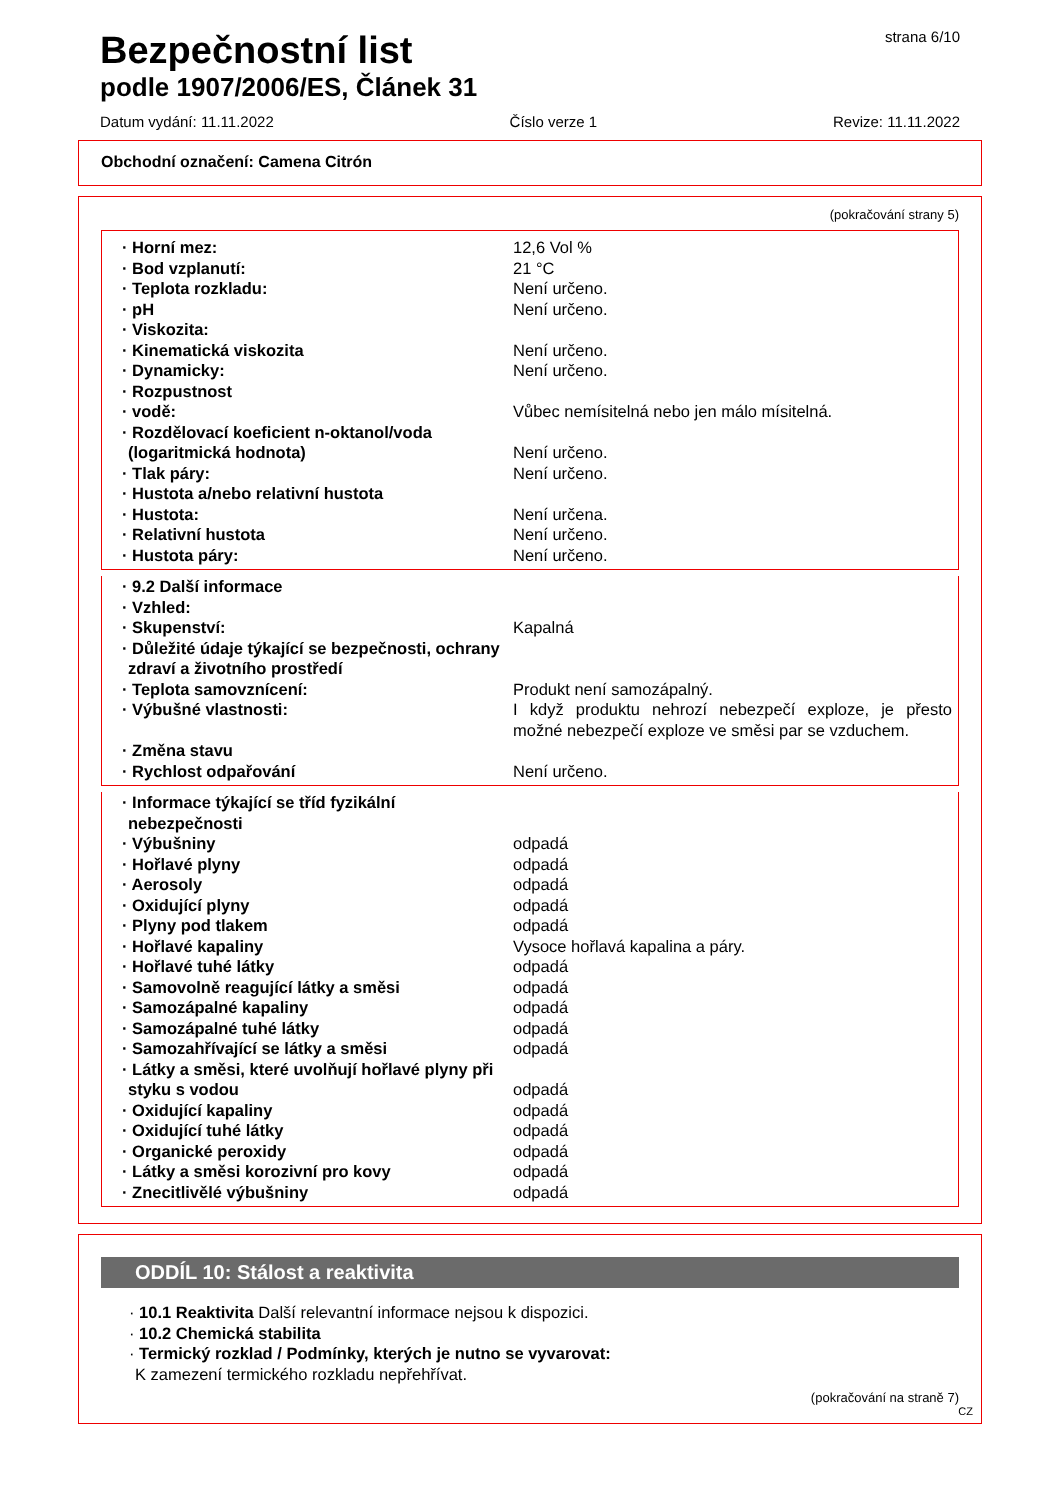Bezpečnostní list
strana 6/10
podle 1907/2006/ES, Článek 31
Datum vydání: 11.11.2022 Číslo verze 1 Revize: 11.11.2022
Obchodní označení: Camena Citrón
(pokračování strany 5)
| · Horní mez: | 12,6 Vol % |
| · Bod vzplanutí: | 21 °C |
| · Teplota rozkladu: | Není určeno. |
| · pH | Není určeno. |
| · Viskozita: | |
| · Kinematická viskozita | Není určeno. |
| · Dynamicky: | Není určeno. |
| · Rozpustnost | |
| · vodě: | Vůbec nemísitelná nebo jen málo mísitelná. |
| · Rozdělovací koeficient n-oktanol/voda (logaritmická hodnota) | Není určeno. |
| · Tlak páry: | Není určeno. |
| · Hustota a/nebo relativní hustota | |
| · Hustota: | Není určena. |
| · Relativní hustota | Není určeno. |
| · Hustota páry: | Není určeno. |
| · 9.2 Další informace | |
| · Vzhled: | |
| · Skupenství: | Kapalná |
| · Důležité údaje týkající se bezpečnosti, ochrany zdraví a životního prostředí | |
| · Teplota samovznícení: | Produkt není samozápalný. |
| · Výbušné vlastnosti: | I když produktu nehrozí nebezpečí exploze, je přesto možné nebezpečí exploze ve směsi par se vzduchem. |
| · Změna stavu | |
| · Rychlost odpařování | Není určeno. |
| · Informace týkající se tříd fyzikální nebezpečnosti | |
| · Výbušniny | odpadá |
| · Hořlavé plyny | odpadá |
| · Aerosoly | odpadá |
| · Oxidující plyny | odpadá |
| · Plyny pod tlakem | odpadá |
| · Hořlavé kapaliny | Vysoce hořlavá kapalina a páry. |
| · Hořlavé tuhé látky | odpadá |
| · Samovolně reagující látky a směsi | odpadá |
| · Samozápalné kapaliny | odpadá |
| · Samozápalné tuhé látky | odpadá |
| · Samozahřívající se látky a směsi | odpadá |
| · Látky a směsi, které uvolňují hořlavé plyny při styku s vodou | odpadá |
| · Oxidující kapaliny | odpadá |
| · Oxidující tuhé látky | odpadá |
| · Organické peroxidy | odpadá |
| · Látky a směsi korozivní pro kovy | odpadá |
| · Znecitlivělé výbušniny | odpadá |
ODDÍL 10: Stálost a reaktivita
· 10.1 Reaktivita Další relevantní informace nejsou k dispozici.
· 10.2 Chemická stabilita
· Termický rozklad / Podmínky, kterých je nutno se vyvarovat:
K zamezení termického rozkladu nepřehřívat.
(pokračování na straně 7)
CZ